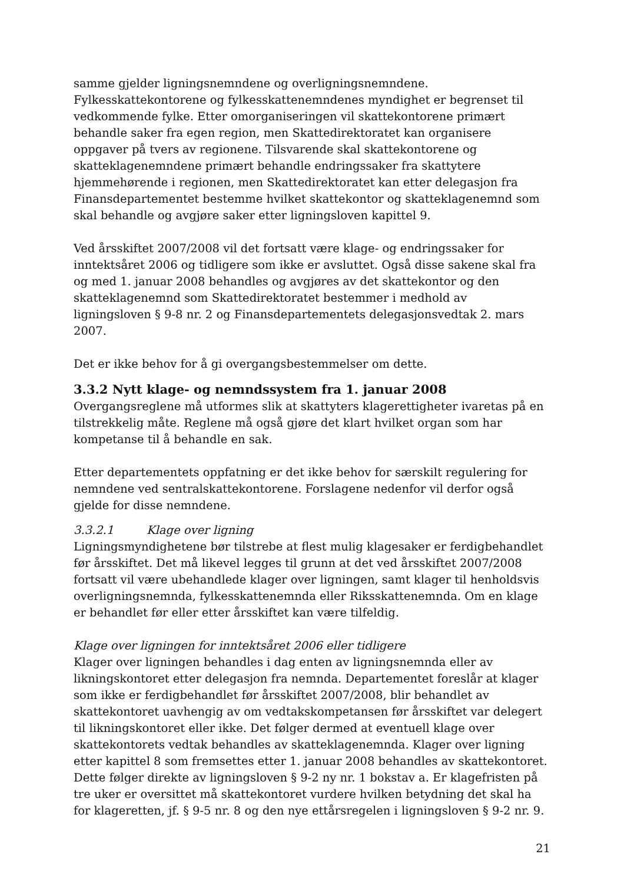samme gjelder ligningsnemndene og overligningsnemndene. Fylkesskattekontorene og fylkesskattenemndenes myndighet er begrenset til vedkommende fylke. Etter omorganiseringen vil skattekontorene primært behandle saker fra egen region, men Skattedirektoratet kan organisere oppgaver på tvers av regionene. Tilsvarende skal skattekontorene og skatteklagenemndene primært behandle endringssaker fra skattytere hjemmehørende i regionen, men Skattedirektoratet kan etter delegasjon fra Finansdepartementet bestemme hvilket skattekontor og skatteklagenemnd som skal behandle og avgjøre saker etter ligningsloven kapittel 9.
Ved årsskiftet 2007/2008 vil det fortsatt være klage- og endringssaker for inntektsåret 2006 og tidligere som ikke er avsluttet. Også disse sakene skal fra og med 1. januar 2008 behandles og avgjøres av det skattekontor og den skatteklagenemnd som Skattedirektoratet bestemmer i medhold av ligningsloven § 9-8 nr. 2 og Finansdepartementets delegasjonsvedtak 2. mars 2007.
Det er ikke behov for å gi overgangsbestemmelser om dette.
3.3.2 Nytt klage- og nemndssystem fra 1. januar 2008
Overgangsreglene må utformes slik at skattyters klagerettigheter ivaretas på en tilstrekkelig måte. Reglene må også gjøre det klart hvilket organ som har kompetanse til å behandle en sak.
Etter departementets oppfatning er det ikke behov for særskilt regulering for nemndene ved sentralskattekontorene. Forslagene nedenfor vil derfor også gjelde for disse nemndene.
3.3.2.1 Klage over ligning
Ligningsmyndighetene bør tilstrebe at flest mulig klagesaker er ferdigbehandlet før årsskiftet. Det må likevel legges til grunn at det ved årsskiftet 2007/2008 fortsatt vil være ubehandlede klager over ligningen, samt klager til henholdsvis overligningsnemnda, fylkesskattenemnda eller Riksskattenemnda. Om en klage er behandlet før eller etter årsskiftet kan være tilfeldig.
Klage over ligningen for inntektsåret 2006 eller tidligere
Klager over ligningen behandles i dag enten av ligningsnemnda eller av likningskontoret etter delegasjon fra nemnda. Departementet foreslår at klager som ikke er ferdigbehandlet før årsskiftet 2007/2008, blir behandlet av skattekontoret uavhengig av om vedtakskompetansen før årsskiftet var delegert til likningskontoret eller ikke. Det følger dermed at eventuell klage over skattekontorets vedtak behandles av skatteklagenemnda. Klager over ligning etter kapittel 8 som fremsettes etter 1. januar 2008 behandles av skattekontoret. Dette følger direkte av ligningsloven § 9-2 ny nr. 1 bokstav a. Er klagefristen på tre uker er oversittet må skattekontoret vurdere hvilken betydning det skal ha for klageretten, jf. § 9-5 nr. 8 og den nye ettårsregelen i ligningsloven § 9-2 nr. 9.
21